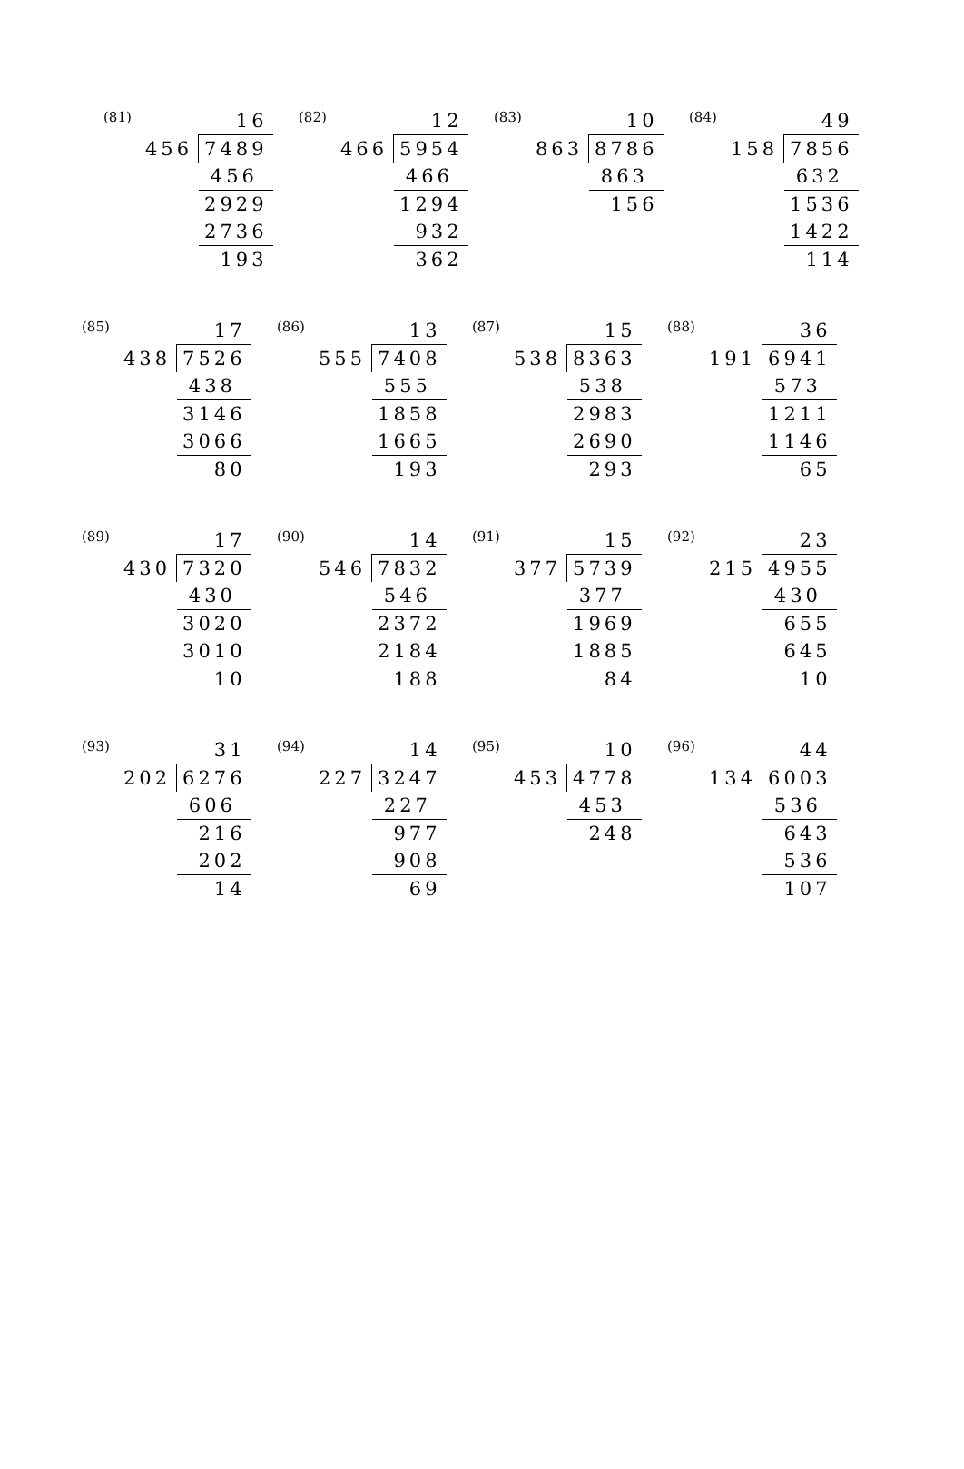(81)
| | 16 |
| 456 | 7489 |
| | 456 |
| | 2929 |
| | 2736 |
| | 193 |
(82)
| | 12 |
| 466 | 5954 |
| | 466 |
| | 1294 |
| | 932 |
| | 362 |
(83)
| | 10 |
| 863 | 8786 |
| | 863 |
| | 156 |
(84)
| | 49 |
| 158 | 7856 |
| | 632 |
| | 1536 |
| | 1422 |
| | 114 |
(85)
| | 17 |
| 438 | 7526 |
| | 438 |
| | 3146 |
| | 3066 |
| | 80 |
(86)
| | 13 |
| 555 | 7408 |
| | 555 |
| | 1858 |
| | 1665 |
| | 193 |
(87)
| | 15 |
| 538 | 8363 |
| | 538 |
| | 2983 |
| | 2690 |
| | 293 |
(88)
| | 36 |
| 191 | 6941 |
| | 573 |
| | 1211 |
| | 1146 |
| | 65 |
(89)
| | 17 |
| 430 | 7320 |
| | 430 |
| | 3020 |
| | 3010 |
| | 10 |
(90)
| | 14 |
| 546 | 7832 |
| | 546 |
| | 2372 |
| | 2184 |
| | 188 |
(91)
| | 15 |
| 377 | 5739 |
| | 377 |
| | 1969 |
| | 1885 |
| | 84 |
(92)
| | 23 |
| 215 | 4955 |
| | 430 |
| | 655 |
| | 645 |
| | 10 |
(93)
| | 31 |
| 202 | 6276 |
| | 606 |
| | 216 |
| | 202 |
| | 14 |
(94)
| | 14 |
| 227 | 3247 |
| | 227 |
| | 977 |
| | 908 |
| | 69 |
(95)
| | 10 |
| 453 | 4778 |
| | 453 |
| | 248 |
(96)
| | 44 |
| 134 | 6003 |
| | 536 |
| | 643 |
| | 536 |
| | 107 |